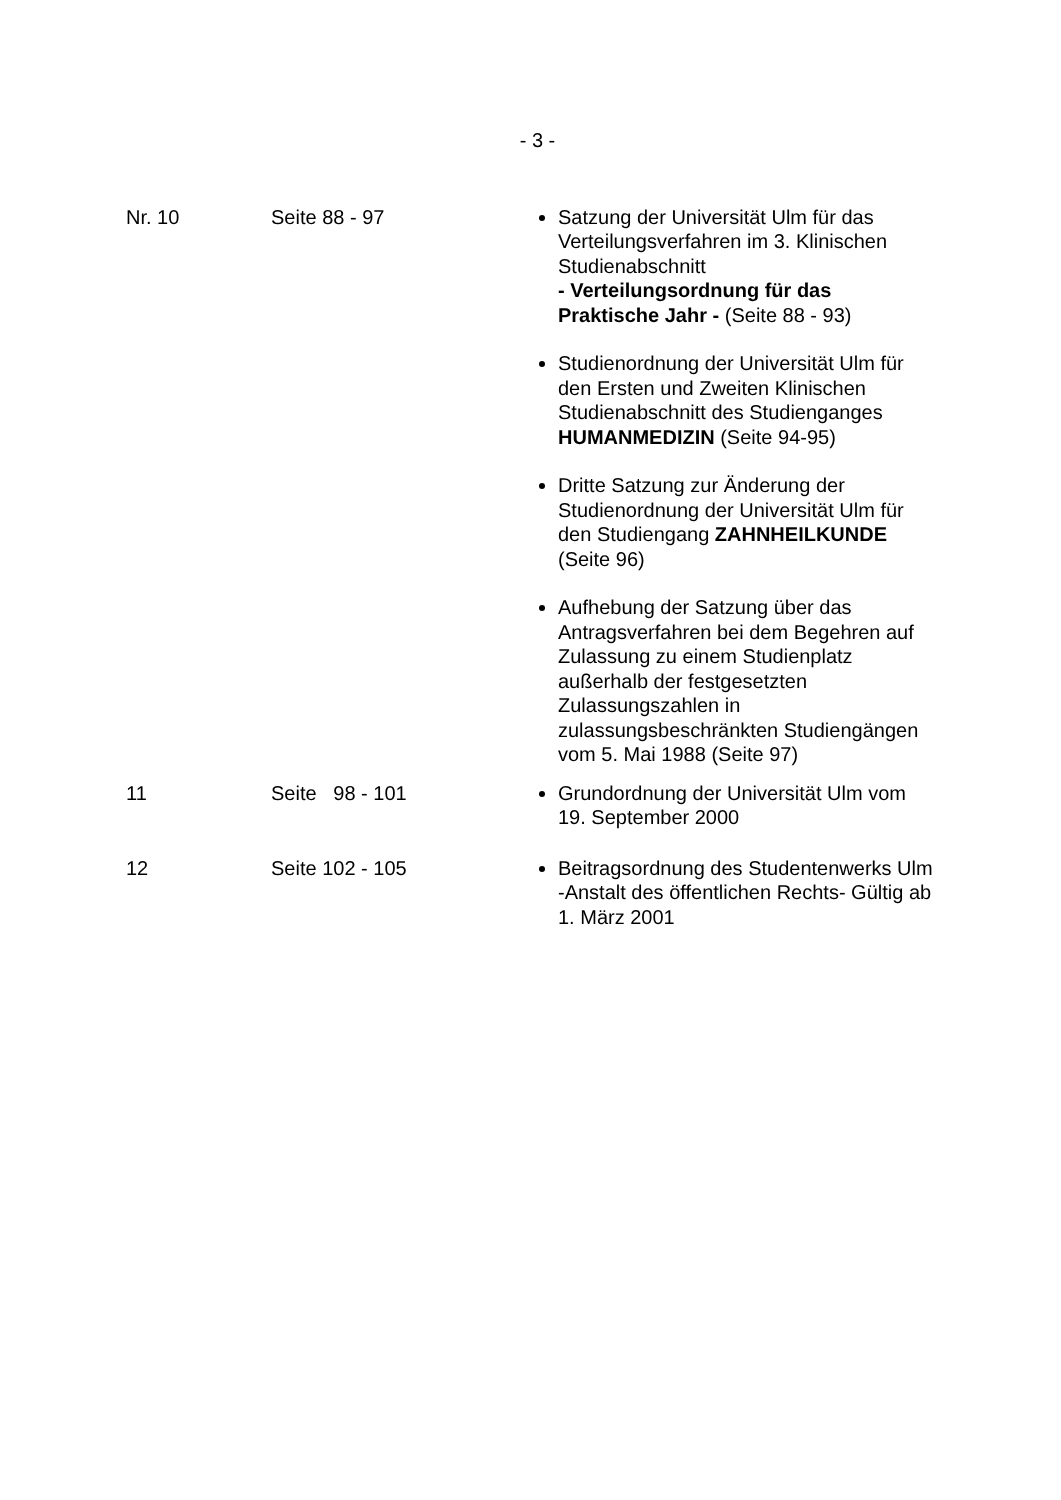- 3 -
| Nr. 10 | Seite 88 - 97 | Satzung der Universität Ulm für das Verteilungsverfahren im 3. Klinischen Studienabschnitt - Verteilungsordnung für das Praktische Jahr - (Seite 88 - 93) Studienordnung der Universität Ulm für den Ersten und Zweiten Klinischen Studienabschnitt des Studienganges HUMANMEDIZIN (Seite 94-95) Dritte Satzung zur Änderung der Studienordnung der Universität Ulm für den Studiengang ZAHNHEILKUNDE (Seite 96) Aufhebung der Satzung über das Antragsverfahren bei dem Begehren auf Zulassung zu einem Studienplatz außerhalb der festgesetzten Zulassungszahlen in zulassungsbeschränkten Studiengängen vom 5. Mai 1988 (Seite 97) |
| 11 | Seite 98 - 101 | Grundordnung der Universität Ulm vom 19. September 2000 |
| 12 | Seite 102 - 105 | Beitragsordnung des Studentenwerks Ulm -Anstalt des öffentlichen Rechts- Gültig ab 1. März 2001 |